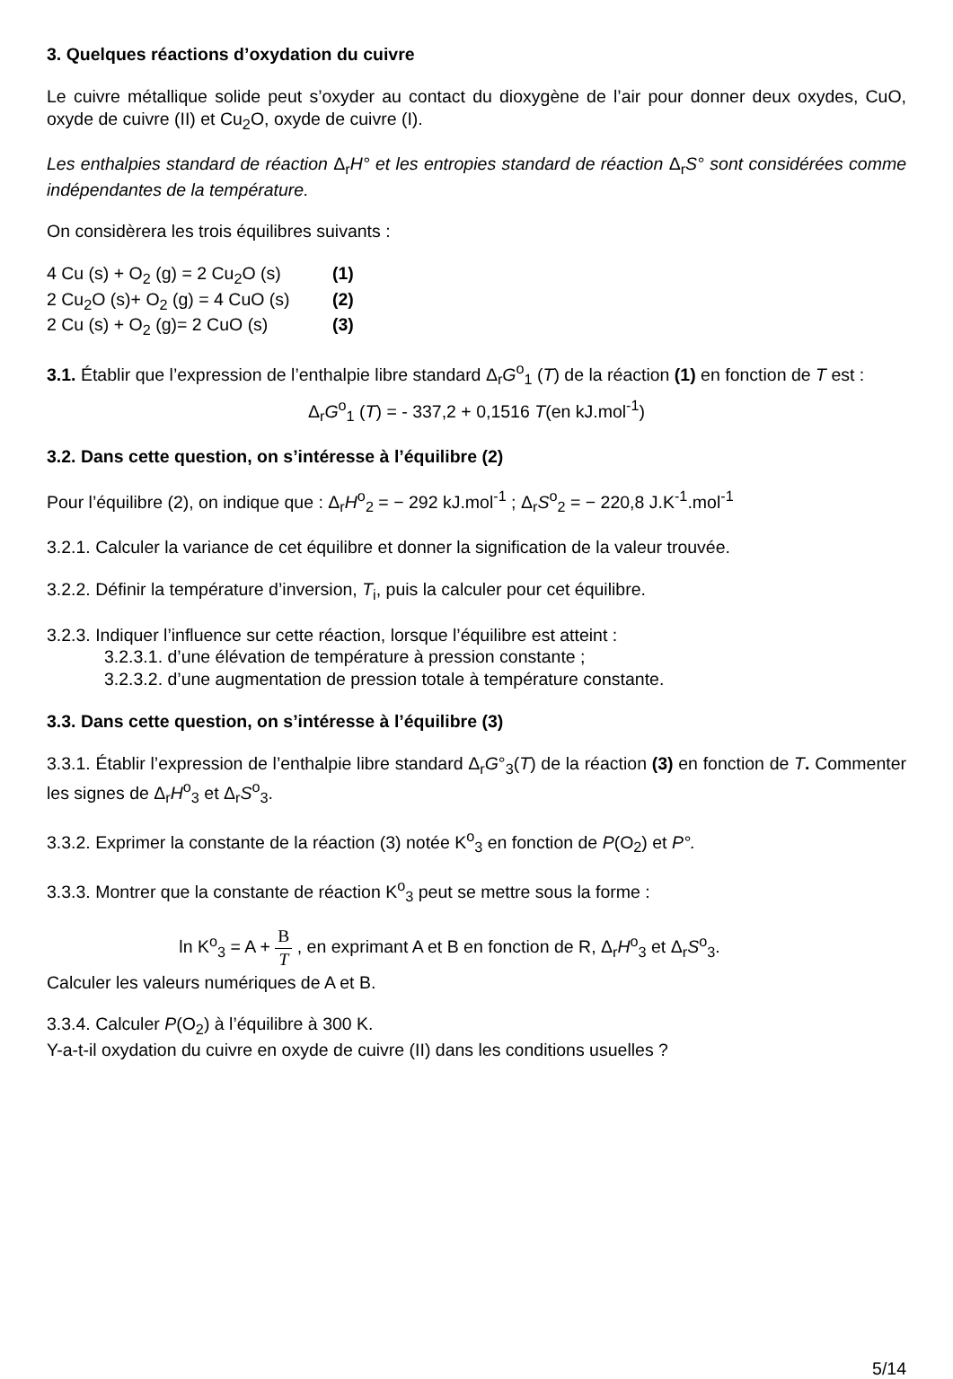3. Quelques réactions d’oxydation du cuivre
Le cuivre métallique solide peut s’oxyder au contact du dioxygène de l’air pour donner deux oxydes, CuO, oxyde de cuivre (II) et Cu<sub>2</sub>O, oxyde de cuivre (I).
Les enthalpies standard de réaction Δ<sub>r</sub>H° et les entropies standard de réaction Δ<sub>r</sub>S° sont considérées comme indépendantes de la température.
On considèrera les trois équilibres suivants :
4 Cu (s) + O<sub>2</sub> (g) = 2 Cu<sub>2</sub>O (s) (1)
2 Cu<sub>2</sub>O (s)+ O<sub>2</sub> (g) = 4 CuO (s) (2)
2 Cu (s) + O<sub>2</sub> (g)= 2 CuO (s) (3)
3.1. Établir que l’expression de l’enthalpie libre standard Δ<sub>r</sub>G<sup>o</sup><sub>1</sub> (T) de la réaction (1) en fonction de T est :
Δ<sub>r</sub>G<sup>o</sup><sub>1</sub> (T) = - 337,2 + 0,1516 T(en kJ.mol<sup>-1</sup>)
3.2. Dans cette question, on s’intéresse à l’équilibre (2)
Pour l’équilibre (2), on indique que : Δ<sub>r</sub>H<sup>o</sup><sub>2</sub> = − 292 kJ.mol<sup>-1</sup> ; Δ<sub>r</sub>S<sup>o</sup><sub>2</sub> = − 220,8 J.K<sup>-1</sup>.mol<sup>-1</sup>
3.2.1. Calculer la variance de cet équilibre et donner la signification de la valeur trouvée.
3.2.2. Définir la température d’inversion, T<sub>i</sub>, puis la calculer pour cet équilibre.
3.2.3. Indiquer l’influence sur cette réaction, lorsque l’équilibre est atteint :
3.2.3.1. d’une élévation de température à pression constante ;
3.2.3.2. d’une augmentation de pression totale à température constante.
3.3. Dans cette question, on s’intéresse à l’équilibre (3)
3.3.1. Établir l’expression de l’enthalpie libre standard Δ<sub>r</sub>G°<sub>3</sub>(T) de la réaction (3) en fonction de T. Commenter les signes de Δ<sub>r</sub>H<sup>o</sup><sub>3</sub> et Δ<sub>r</sub>S<sup>o</sup><sub>3</sub>.
3.3.2. Exprimer la constante de la réaction (3) notée K<sup>o</sup><sub>3</sub> en fonction de P(O<sub>2</sub>) et P°.
3.3.3. Montrer que la constante de réaction K<sup>o</sup><sub>3</sub> peut se mettre sous la forme :
ln K<sup>o</sup><sub>3</sub> = A + B T , en exprimant A et B en fonction de R, Δ<sub>r</sub>H<sup>o</sup><sub>3</sub> et Δ<sub>r</sub>S<sup>o</sup><sub>3</sub>.
Calculer les valeurs numériques de A et B.
3.3.4. Calculer P(O<sub>2</sub>) à l’équilibre à 300 K.
Y-a-t-il oxydation du cuivre en oxyde de cuivre (II) dans les conditions usuelles ?
5/14